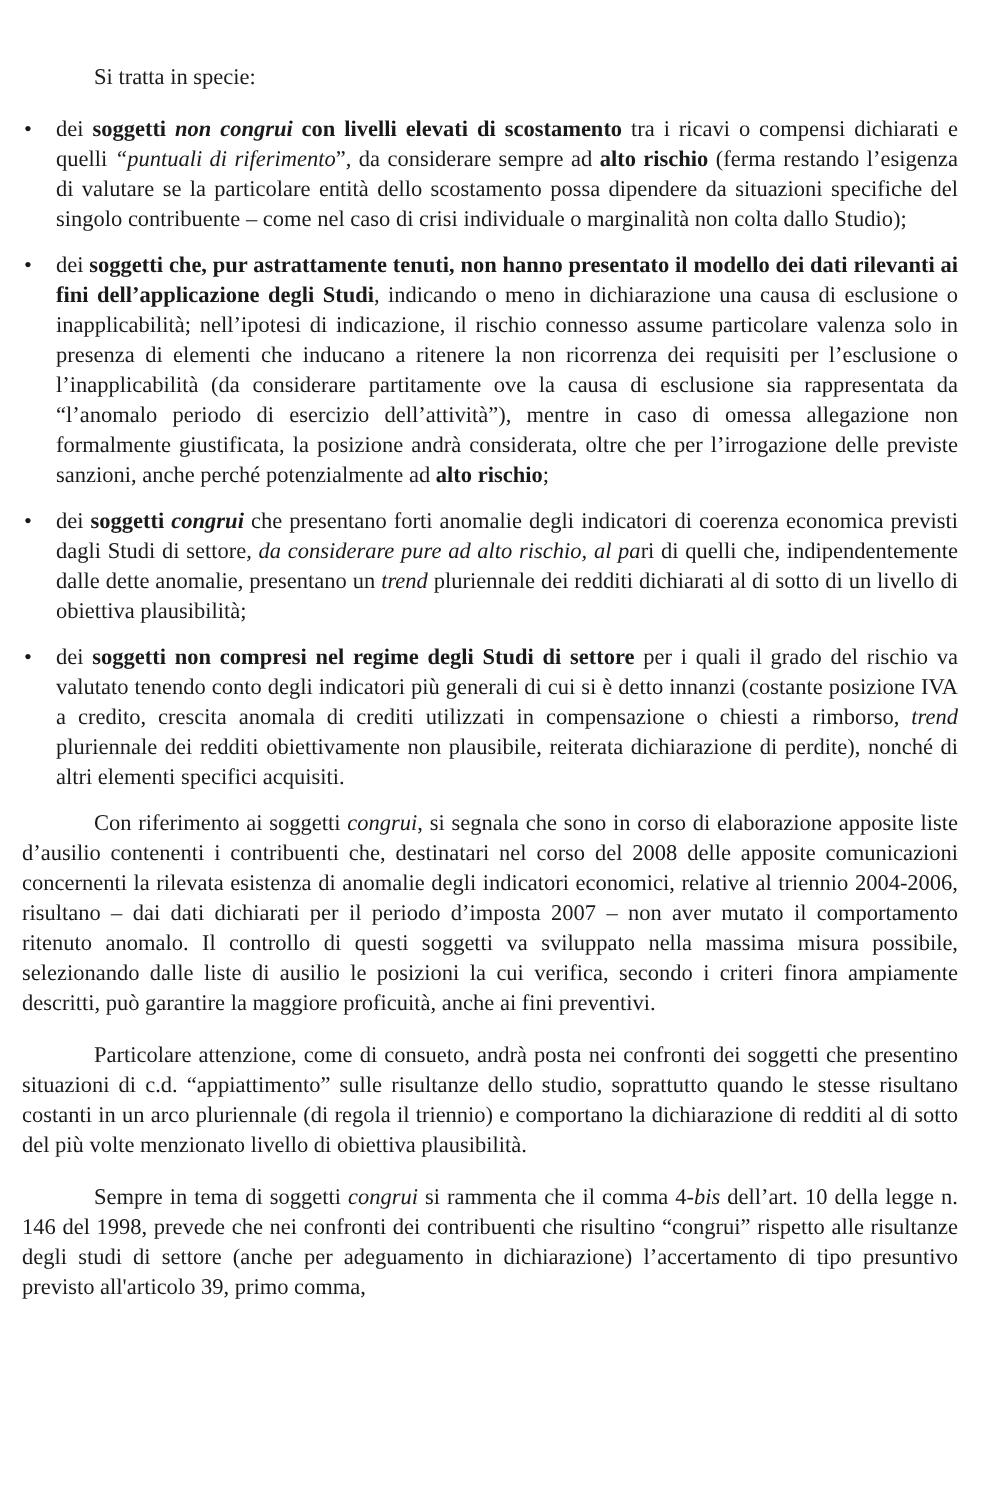Si tratta in specie:
• dei soggetti non congrui con livelli elevati di scostamento tra i ricavi o compensi dichiarati e quelli “puntuali di riferimento”, da considerare sempre ad alto rischio (ferma restando l’esigenza di valutare se la particolare entità dello scostamento possa dipendere da situazioni specifiche del singolo contribuente – come nel caso di crisi individuale o marginalità non colta dallo Studio);
• dei soggetti che, pur astrattamente tenuti, non hanno presentato il modello dei dati rilevanti ai fini dell’applicazione degli Studi, indicando o meno in dichiarazione una causa di esclusione o inapplicabilità; nell’ipotesi di indicazione, il rischio connesso assume particolare valenza solo in presenza di elementi che inducano a ritenere la non ricorrenza dei requisiti per l’esclusione o l’inapplicabilità (da considerare partitamente ove la causa di esclusione sia rappresentata da “l’anomalo periodo di esercizio dell’attività”), mentre in caso di omessa allegazione non formalmente giustificata, la posizione andrà considerata, oltre che per l’irrogazione delle previste sanzioni, anche perché potenzialmente ad alto rischio;
• dei soggetti congrui che presentano forti anomalie degli indicatori di coerenza economica previsti dagli Studi di settore, da considerare pure ad alto rischio, al pari di quelli che, indipendentemente dalle dette anomalie, presentano un trend pluriennale dei redditi dichiarati al di sotto di un livello di obiettiva plausibilità;
• dei soggetti non compresi nel regime degli Studi di settore per i quali il grado del rischio va valutato tenendo conto degli indicatori più generali di cui si è detto innanzi (costante posizione IVA a credito, crescita anomala di crediti utilizzati in compensazione o chiesti a rimborso, trend pluriennale dei redditi obiettivamente non plausibile, reiterata dichiarazione di perdite), nonché di altri elementi specifici acquisiti.
Con riferimento ai soggetti congrui, si segnala che sono in corso di elaborazione apposite liste d’ausilio contenenti i contribuenti che, destinatari nel corso del 2008 delle apposite comunicazioni concernenti la rilevata esistenza di anomalie degli indicatori economici, relative al triennio 2004-2006, risultano – dai dati dichiarati per il periodo d’imposta 2007 – non aver mutato il comportamento ritenuto anomalo. Il controllo di questi soggetti va sviluppato nella massima misura possibile, selezionando dalle liste di ausilio le posizioni la cui verifica, secondo i criteri finora ampiamente descritti, può garantire la maggiore proficuità, anche ai fini preventivi.
Particolare attenzione, come di consueto, andrà posta nei confronti dei soggetti che presentino situazioni di c.d. “appiattimento” sulle risultanze dello studio, soprattutto quando le stesse risultano costanti in un arco pluriennale (di regola il triennio) e comportano la dichiarazione di redditi al di sotto del più volte menzionato livello di obiettiva plausibilità.
Sempre in tema di soggetti congrui si rammenta che il comma 4-bis dell’art. 10 della legge n. 146 del 1998, prevede che nei confronti dei contribuenti che risultino “congrui” rispetto alle risultanze degli studi di settore (anche per adeguamento in dichiarazione) l’accertamento di tipo presuntivo previsto all'articolo 39, primo comma,